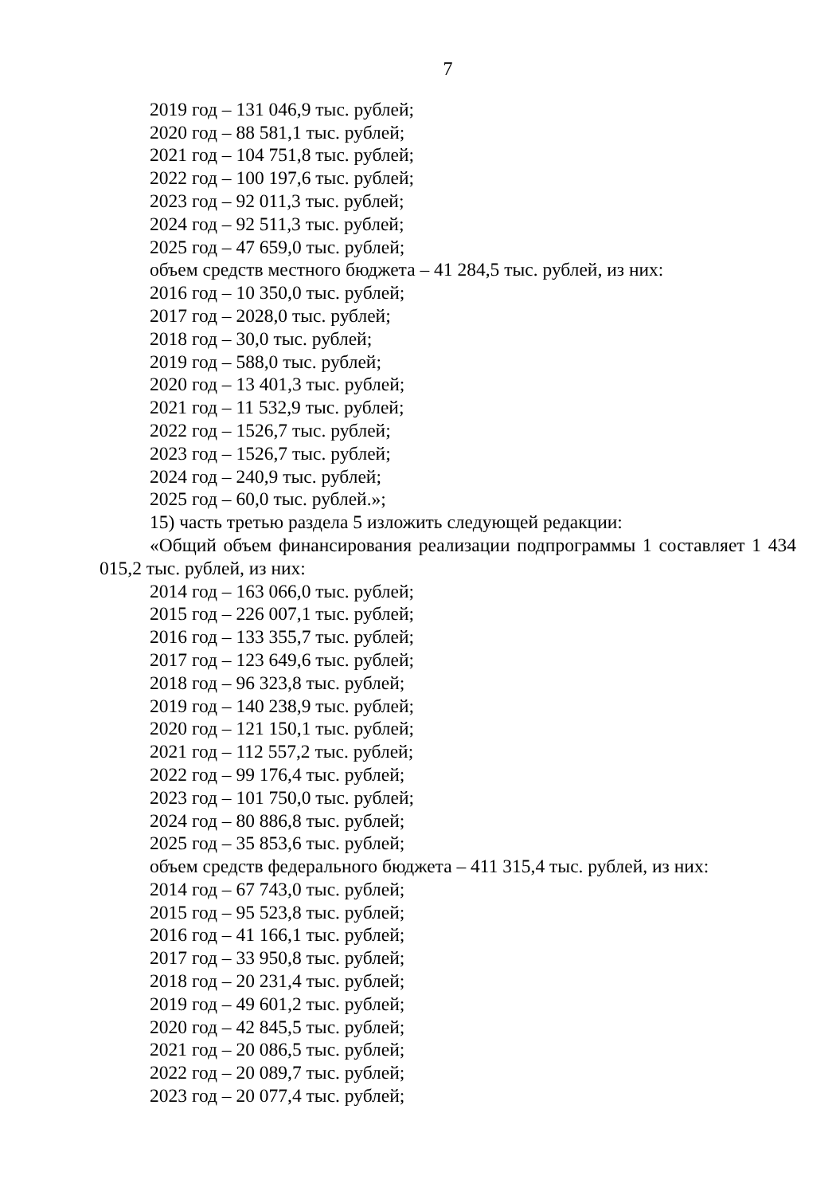7
2019 год – 131 046,9 тыс. рублей;
2020 год – 88 581,1 тыс. рублей;
2021 год – 104 751,8 тыс. рублей;
2022 год – 100 197,6 тыс. рублей;
2023 год – 92 011,3 тыс. рублей;
2024 год – 92 511,3 тыс. рублей;
2025 год – 47 659,0 тыс. рублей;
объем средств местного бюджета – 41 284,5 тыс. рублей, из них:
2016 год – 10 350,0 тыс. рублей;
2017 год – 2028,0 тыс. рублей;
2018 год – 30,0 тыс. рублей;
2019 год – 588,0 тыс. рублей;
2020 год – 13 401,3 тыс. рублей;
2021 год – 11 532,9 тыс. рублей;
2022 год – 1526,7 тыс. рублей;
2023 год – 1526,7 тыс. рублей;
2024 год – 240,9 тыс. рублей;
2025 год – 60,0 тыс. рублей.»;
15) часть третью раздела 5 изложить следующей редакции:
«Общий объем финансирования реализации подпрограммы 1 составляет 1 434 015,2 тыс. рублей, из них:
2014 год – 163 066,0 тыс. рублей;
2015 год – 226 007,1 тыс. рублей;
2016 год – 133 355,7 тыс. рублей;
2017 год – 123 649,6 тыс. рублей;
2018 год – 96 323,8 тыс. рублей;
2019 год – 140 238,9 тыс. рублей;
2020 год – 121 150,1 тыс. рублей;
2021 год – 112 557,2 тыс. рублей;
2022 год – 99 176,4 тыс. рублей;
2023 год – 101 750,0 тыс. рублей;
2024 год – 80 886,8 тыс. рублей;
2025 год – 35 853,6 тыс. рублей;
объем средств федерального бюджета – 411 315,4 тыс. рублей, из них:
2014 год – 67 743,0 тыс. рублей;
2015 год – 95 523,8 тыс. рублей;
2016 год – 41 166,1 тыс. рублей;
2017 год – 33 950,8 тыс. рублей;
2018 год – 20 231,4 тыс. рублей;
2019 год – 49 601,2 тыс. рублей;
2020 год – 42 845,5 тыс. рублей;
2021 год – 20 086,5 тыс. рублей;
2022 год – 20 089,7 тыс. рублей;
2023 год – 20 077,4 тыс. рублей;